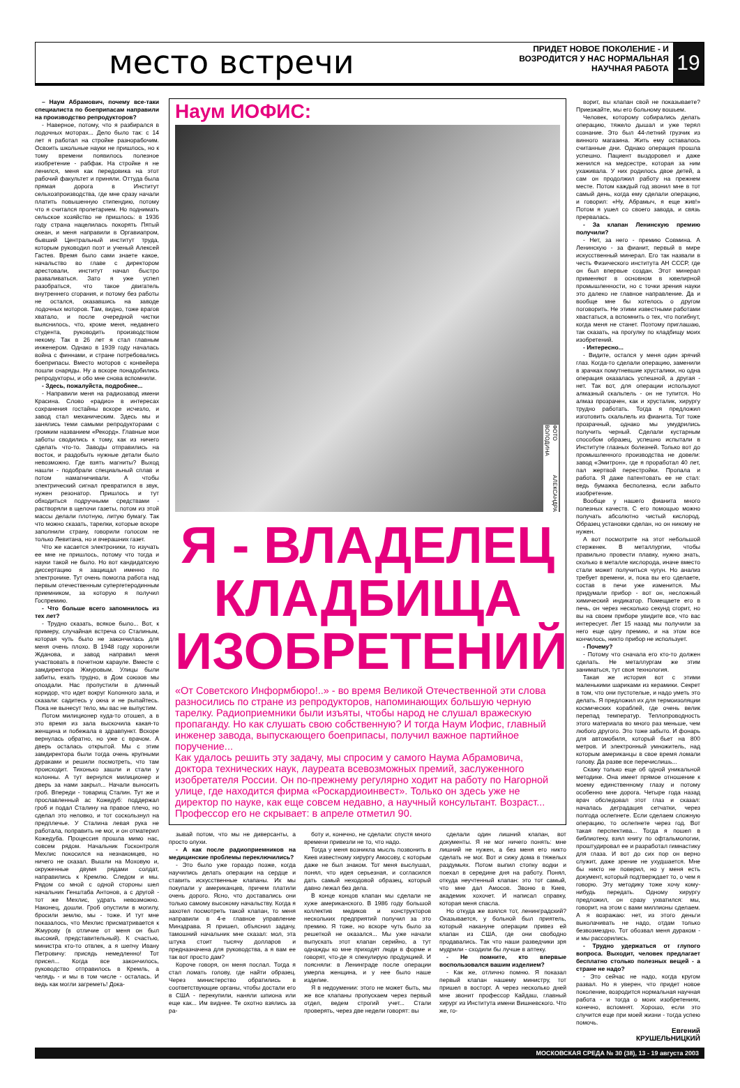место встречи
ПРИДЕТ НОВОЕ ПОКОЛЕНИЕ - И ВОЗРОДИТСЯ У НАС НОРМАЛЬНАЯ НАУЧНАЯ РАБОТА
19
– Наум Абрамович, почему все-таки специалиста по боеприпасам направили на производство репродукторов?
- Наверное, потому, что я разбирался в лодочных моторах... Дело было так: с 14 лет я работал на стройке разнорабочим. Освоить школьные науки не пришлось, но к тому времени появилось полезное изобретение - рабфак. На стройке я не ленился, меня как передовика на этот рабочий факультет и приняли. Оттуда была прямая дорога в Институт сельхозпроизводства, где мне сразу начали платить повышенную стипендию, потому что я считался пролетарием. Но поднимать сельское хозяйство не пришлось: в 1936 году страна нацелилась покорять Пятый океан, и меня направили в Оргавиапром, бывший Центральный институт труда, которым руководил поэт и ученый Алексей Гастев. Время было сами знаете какое, начальство во главе с директором арестовали, институт начал быстро разваливаться. Зато я уже успел разобраться, что такое двигатель внутреннего сгорания, и потому без работы не остался, оказавшись на заводе лодочных моторов. Там, видно, тоже врагов хватало, и после очередной чистки выяснилось, что, кроме меня, недавнего студента, руководить производством некому. Так в 26 лет я стал главным инженером. Однако в 1939 году началась война с финнами, и стране потребовались боеприпасы. Вместо моторов с конвейера пошли снаряды. Ну а вскоре понадобились репродукторы, и обо мне снова вспомнили.
- Здесь, пожалуйста, подробнее...
- Направили меня на радиозавод имени Красина. Слово «радио» в интересах сохранения гостайны вскоре исчезло, и завод стал механическим. Здесь мы и занялись теми самыми репродукторами с громким названием «Рекорд». Главные мои заботы сводились к тому, как из ничего сделать что-то. Заводы отправились на восток, и раздобыть нужные детали было невозможно. Где взять магниты? Выход нашли - подобрали специальный сплав и потом намагничивали. А чтобы электрический сигнал превратился в звук, нужен резонатор. Пришлось и тут обходиться подручными средствами - растворяли в щелочи газеты, потом из этой массы делали плотную, литую бумагу. Так что можно сказать, тарелки, которые вскоре заполнили страну, говорили голосом не только Левитана, но и вчерашних газет.
Что же касается электроники, то изучать ее мне не пришлось, потому что тогда и науки такой не было. Но вот кандидатскую диссертацию я защищал именно по электронике. Тут очень помогла работа над первым отечественным супергетеродинным приемником, за которую я получил Госпремию.
- Что больше всего запомнилось из тех лет?
- Трудно сказать, всякое было... Вот, к примеру, случайная встреча со Сталиным, которая чуть было не закончилась для меня очень плохо. В 1948 году хоронили Жданова, и завод направил меня участвовать в почетном карауле. Вместе с замдиректора Жмуровым. Улицы были забиты, ехать трудно, в Дом союзов мы опоздали. Нас пропустили в длинный коридор, что идет вокруг Колонного зала, и сказали: садитесь у окна и не рыпайтесь. Пока не вынесут тело, мы вас не выпустим.
Потом милиционер куда-то отошел, а в это время из зала выскочила какая-то женщина и побежала в здравпункт. Вскоре вернулась обратно, но уже с врачом. А дверь осталась открытой. Мы с этим замдиректора были тогда очень крупными дураками и решили посмотреть, что там происходит. Тихонько зашли и стали у колонны. А тут вернулся милиционер и дверь за нами закрыл... Начали выносить гроб. Впереди - товарищ Сталин. Тут же и прославленный ас Кожедуб: поддержал гроб и подал Сталину на правое плечо, но сделал это неловко, и тот соскользнул на предплечье. У Сталина левая рука не работала, поправить не мог, и он отматерил Кожедуба. Процессия прошла мимо нас, совсем рядом. Начальник Госконтроля Мехлис покосился на незнакомцев, но ничего не сказал. Вышли на Моховую и, окруженные двумя рядами солдат, направились к Кремлю. Следом и мы. Рядом со мной с одной стороны шел начальник Генштаба Антонов, а с другой - тот же Мехлис, удрать невозможно. Наконец, дошли. Гроб опустили в могилу, бросили землю, мы - тоже. И тут мне показалось, что Мехлис присматривается к Жмурову (в отличие от меня он был высокий, представительный). К счастью, министра кто-то отвлек, а я шепчу Ивану Петровичу: присядь немедленно! Тот присел... Когда все закончилось, руководство отправилось в Кремль, а челядь - и мы в том числе - осталась. И ведь как могли загреметь! Дока-
Наум ИОФИС:
ФОТО АЛЕКСАНДРА ВОЛОДИНА
Я - ВЛАДЕЛЕЦ КЛАДБИЩА ИЗОБРЕТЕНИЙ
«От Советского Информбюро!..» - во время Великой Отечественной эти слова разносились по стране из репродукторов, напоминающих большую черную тарелку. Радиоприемники были изъяты, чтобы народ не слушал вражескую пропаганду. Но как слушать свою собственную? И тогда Наум Иофис, главный инженер завода, выпускающего боеприпасы, получил важное партийное поручение...
Как удалось решить эту задачу, мы спросим у самого Наума Абрамовича, доктора технических наук, лауреата всевозможных премий, заслуженного изобретателя России. Он по-прежнему регулярно ходит на работу по Нагорной улице, где находится фирма «Роскардиоинвест». Только он здесь уже не директор по науке, как еще совсем недавно, а научный консультант. Возраст... Профессор его не скрывает: в апреле отметил 90.
зывай потом, что мы не диверсанты, а просто олухи.
- А как после радиоприемников на медицинские проблемы переключились?
- Это было уже гораздо позже, когда научились делать операции на сердце и ставить искусственные клапаны. Их мы покупали у американцев, причем платили очень дорого. Ясно, что доставались они только самому высокому начальству. Когда я захотел посмотреть такой клапан, то меня направили в 4-е главное управление Минздрава. Я пришел, объяснил задачу, тамошний начальник мне сказал: мол, эта штука стоит тысячу долларов и предназначена для руководства, а я вам ее так вот просто дам?
Короче говоря, он меня послал. Тогда я стал ломать голову, где найти образец. Через министерство обратились в соответствующие органы, чтобы достали его в США - перекупили, наняли шпиона или еще как... Им виднее. Те охотно взялись за ра-
боту и, конечно, не сделали: спустя много времени привезли не то, что надо.
Тогда у меня возникла мысль позвонить в Киев известному хирургу Амосову, с которым даже не был знаком. Тот меня выслушал, понял, что идея серьезная, и согласился дать самый неходовой образец, который давно лежал без дела.
В конце концов клапан мы сделали не хуже американского. В 1986 году большой коллектив медиков и конструкторов нескольких предприятий получил за это премию. Я тоже, но вскоре чуть было за решеткой не оказался... Мы уже начали выпускать этот клапан серийно, а тут однажды ко мне приходят люди в форме и говорят, что-де я спекулирую продукцией. И поясняли: в Ленинграде после операции умерла женщина, и у нее было наше изделие.
Я в недоумении: этого не может быть, мы же все клапаны пропускаем через первый отдел, ведем строгий учет... Стали проверять, через две недели говорят: вы
сделали один лишний клапан, вот документы. Я не мог ничего понять: мне лишний не нужен, а без меня его никто сделать не мог. Вот и сижу дома в тяжелых раздумьях. Потом выпил стопку водки и поехал в середине дня на работу. Понял, откуда неучтенный клапан: это тот самый, что мне дал Амосов. Звоню в Киев, академик хохочет. И написал справку, которая меня спасла.
Но откуда же взялся тот, ленинградский? Оказывается, у больной был приятель, который накануне операции привез ей клапан из США, где они свободно продавались. Так что наши разведчики зря мудрили - сходили бы лучше в аптеку.
- Не помните, кто впервые воспользовался вашим изделием?
- Как же, отлично помню. Я показал первый клапан нашему министру, тот пришел в восторг. А через несколько дней мне звонит профессор Кайдаш, главный хирург из Института имени Вишневского. Что же, го-
ворит, вы клапан свой не показываете? Приезжайте, мы его больному вошьем.
Человек, которому собирались делать операцию, тяжело дышал и уже терял сознание. Это был 44-летний грузчик из винного магазина. Жить ему оставалось считанные дни. Однако операция прошла успешно. Пациент выздоровел и даже женился на медсестре, которая за ним ухаживала. У них родилось двое детей, а сам он продолжил работу на прежнем месте. Потом каждый год звонил мне в тот самый день, когда ему сделали операцию, и говорил: «Ну, Абрамыч, я еще жив!» Потом я ушел со своего завода, и связь прервалась.
- За клапан Ленинскую премию получили?
- Нет, за него - премию Совмина. А Ленинскую - за фианит, первый в мире искусственный минерал. Его так назвали в честь Физического института АН СССР, где он был впервые создан. Этот минерал применяют в основном в ювелирной промышленности, но с точки зрения науки это далеко не главное направление. Да и вообще мне бы хотелось о другом поговорить. Не этими известными работами хвастаться, а вспомнить о тех, что погибнут, когда меня не станет. Поэтому приглашаю, так сказать, на прогулку по кладбищу моих изобретений.
- Интересно...
- Видите, остался у меня один зрячий глаз. Когда-то сделали операцию, заменили в зрачках помутневшие хрусталики, но одна операция оказалась успешной, а другая - нет. Так вот, для операции используют алмазный скальпель - он не тупится. Но алмаз прозрачен, как и хрусталик, хирургу трудно работать. Тогда я предложил изготовить скальпель из фианита. Тот тоже прозрачный, однако мы умудрились получить черный. Сделали кустарным способом образец, успешно испытали в Институте глазных болезней. Только вот до промышленного производства не довели: завод «Эмитрон», где я проработал 40 лет, пал жертвой перестройки. Пропала и работа. Я даже патентовать ее не стал: ведь бумажка бесполезна, если забыто изобретение.
Вообще у нашего фианита много полезных качеств. С его помощью можно получать абсолютно чистый кислород. Образец установки сделан, но он никому не нужен.
А вот посмотрите на этот небольшой стерженек. В металлургии, чтобы правильно провести плавку, нужно знать, сколько в металле кислорода, иначе вместо стали может получиться чугун. Но анализ требует времени, и, пока вы его сделаете, состав в печи уже изменится. Мы придумали прибор - вот он, несложный химический индикатор. Помещаете его в печь, он через несколько секунд сгорит, но вы на своем приборе увидите все, что вас интересует. Лет 15 назад мы получили за него еще одну премию, и на этом все кончилось, никто прибор не использует.
- Почему?
- Потому что сначала его кто-то должен сделать. Не металлургам же этим заниматься, тут своя технология.
Такая же история вот с этими маленькими шариками из керамики. Секрет в том, что они пустотелые, и надо уметь это делать. Я предложил их для термоизоляции космических кораблей, где очень велик перепад температур. Теплопроводность этого материала во много раз меньше, чем любого другого. Это тоже забыто. И фонарь для автомобиля, который бьет на 800 метров. И электронный умножитель, над которым американцы в свое время ломали голову. Да разве все перечислишь...
Скажу только еще об одной уникальной методике. Она имеет прямое отношение к моему единственному глазу и потому особенно мне дорога. Четыре года назад врач обследовал этот глаз и сказал: началась деградация сетчатки, через полгода ослепнете. Если сделаем сложную операцию, то ослепнете через год. Вот такая перспектива... Тогда я пошел в библиотеку, взял книгу по офтальмологии, проштудировал ее и разработал гимнастику для глаза. И вот до сих пор он верно служит, даже зрение не ухудшается. Мне бы никто не поверил, но у меня есть документ, который подтверждает то, о чем я говорю. Эту методику тоже хочу кому-нибудь передать. Одному хирургу предложил, он сразу ухватился: мы, говорит, на этом с вами миллионы сделаем. А я возражаю: нет, из этого деньги выколачивать не надо, отдам только безвозмездно. Тот обозвал меня дураком - и мы рассорились.
- Трудно удержаться от глупого вопроса. Выходит, человек предлагает бесплатно столько полезных вещей - а стране не надо?
- Это сейчас не надо, когда кругом развал. Но я уверен, что придет новое поколение, возродится нормальная научная работа - и тогда о моих изобретениях, конечно, вспомнят. Хорошо, если это случится еще при моей жизни - тогда успею помочь.
Евгений
КРУШЕЛЬНИЦКИЙ
МОСКОВСКАЯ СРЕДА № 30 (38), 13 - 19 августа 2003